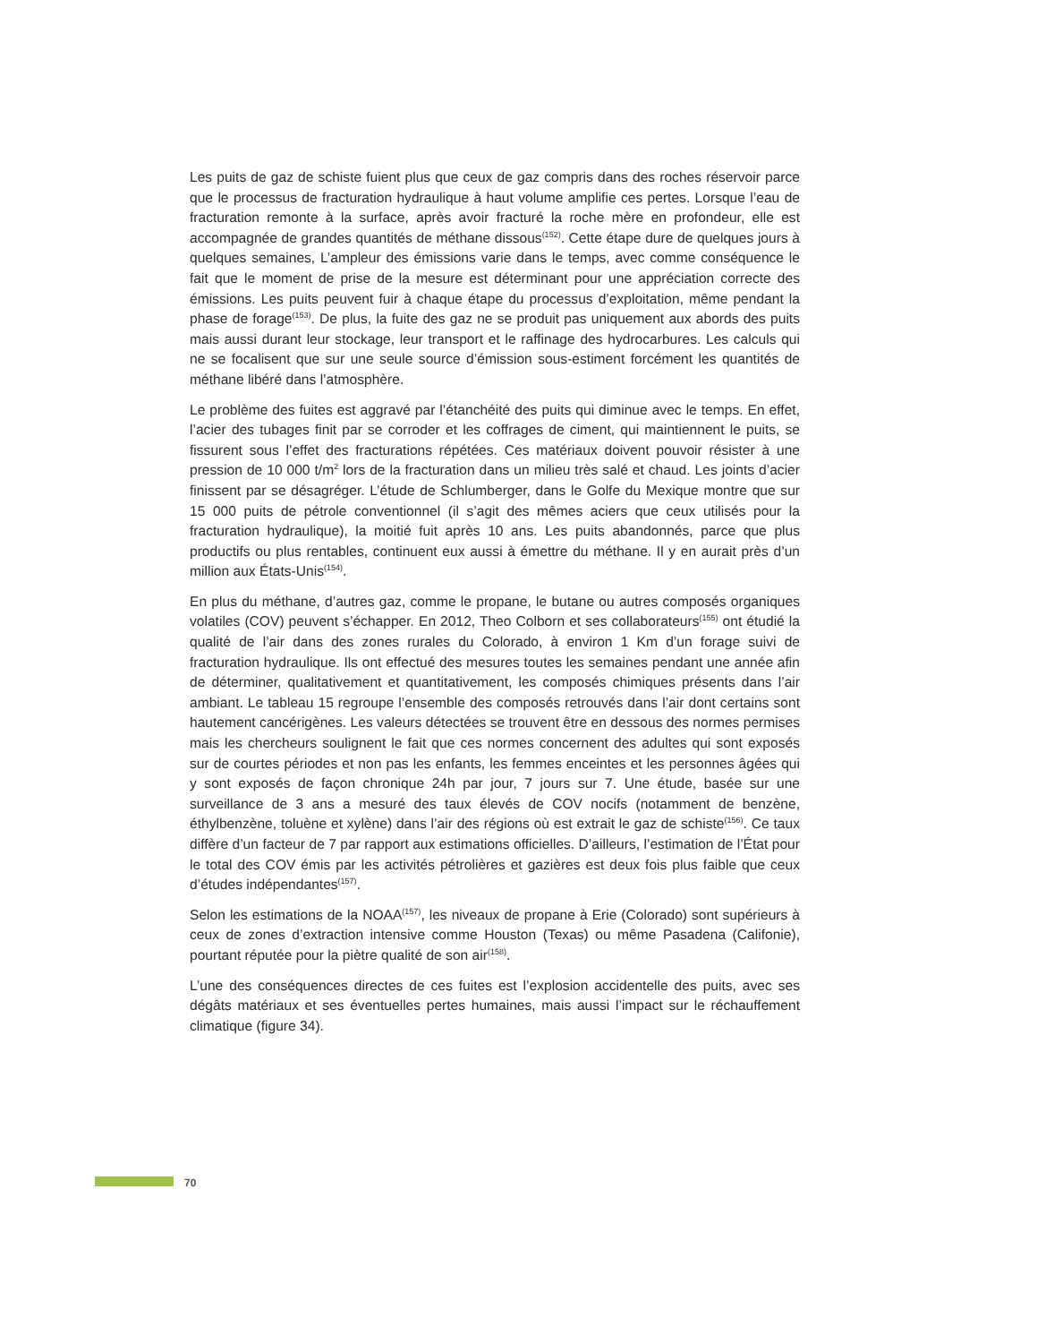Les puits de gaz de schiste fuient plus que ceux de gaz compris dans des roches réservoir parce que le processus de fracturation hydraulique à haut volume amplifie ces pertes. Lorsque l’eau de fracturation remonte à la surface, après avoir fracturé la roche mère en profondeur, elle est accompagnée de grandes quantités de méthane dissous<sup>(152)</sup>. Cette étape dure de quelques jours à quelques semaines, L’ampleur des émissions varie dans le temps, avec comme conséquence le fait que le moment de prise de la mesure est déterminant pour une appréciation correcte des émissions. Les puits peuvent fuir à chaque étape du processus d’exploitation, même pendant la phase de forage<sup>(153)</sup>. De plus, la fuite des gaz ne se produit pas uniquement aux abords des puits mais aussi durant leur stockage, leur transport et le raffinage des hydrocarbures. Les calculs qui ne se focalisent que sur une seule source d’émission sous-estiment forcément les quantités de méthane libéré dans l’atmosphère.
Le problème des fuites est aggravé par l’étanchéité des puits qui diminue avec le temps. En effet, l’acier des tubages finit par se corroder et les coffrages de ciment, qui maintiennent le puits, se fissurent sous l’effet des fracturations répétées. Ces matériaux doivent pouvoir résister à une pression de 10 000 t/m<sup>2</sup> lors de la fracturation dans un milieu très salé et chaud. Les joints d’acier finissent par se désagréger. L’étude de Schlumberger, dans le Golfe du Mexique montre que sur 15 000 puits de pétrole conventionnel (il s’agit des mêmes aciers que ceux utilisés pour la fracturation hydraulique), la moitié fuit après 10 ans. Les puits abandonnés, parce que plus productifs ou plus rentables, continuent eux aussi à émettre du méthane. Il y en aurait près d’un million aux États-Unis<sup>(154)</sup>.
En plus du méthane, d’autres gaz, comme le propane, le butane ou autres composés organiques volatiles (COV) peuvent s’échapper. En 2012, Theo Colborn et ses collaborateurs<sup>(155)</sup> ont étudié la qualité de l’air dans des zones rurales du Colorado, à environ 1 Km d’un forage suivi de fracturation hydraulique. Ils ont effectué des mesures toutes les semaines pendant une année afin de déterminer, qualitativement et quantitativement, les composés chimiques présents dans l’air ambiant. Le tableau 15 regroupe l’ensemble des composés retrouvés dans l’air dont certains sont hautement cancérigènes. Les valeurs détectées se trouvent être en dessous des normes permises mais les chercheurs soulignent le fait que ces normes concernent des adultes qui sont exposés sur de courtes périodes et non pas les enfants, les femmes enceintes et les personnes âgées qui y sont exposés de façon chronique 24h par jour, 7 jours sur 7. Une étude, basée sur une surveillance de 3 ans a mesuré des taux élevés de COV nocifs (notamment de benzène, éthylbenzène, toluène et xylène) dans l’air des régions où est extrait le gaz de schiste<sup>(156)</sup>. Ce taux diffère d’un facteur de 7 par rapport aux estimations officielles. D’ailleurs, l’estimation de l’État pour le total des COV émis par les activités pétrolières et gazières est deux fois plus faible que ceux d’études indépendantes<sup>(157)</sup>.
Selon les estimations de la NOAA<sup>(157)</sup>, les niveaux de propane à Erie (Colorado) sont supérieurs à ceux de zones d’extraction intensive comme Houston (Texas) ou même Pasadena (Califonie), pourtant réputée pour la piètre qualité de son air<sup>(158)</sup>.
L’une des conséquences directes de ces fuites est l’explosion accidentelle des puits, avec ses dégâts matériaux et ses éventuelles pertes humaines, mais aussi l’impact sur le réchauffement climatique (figure 34).
70